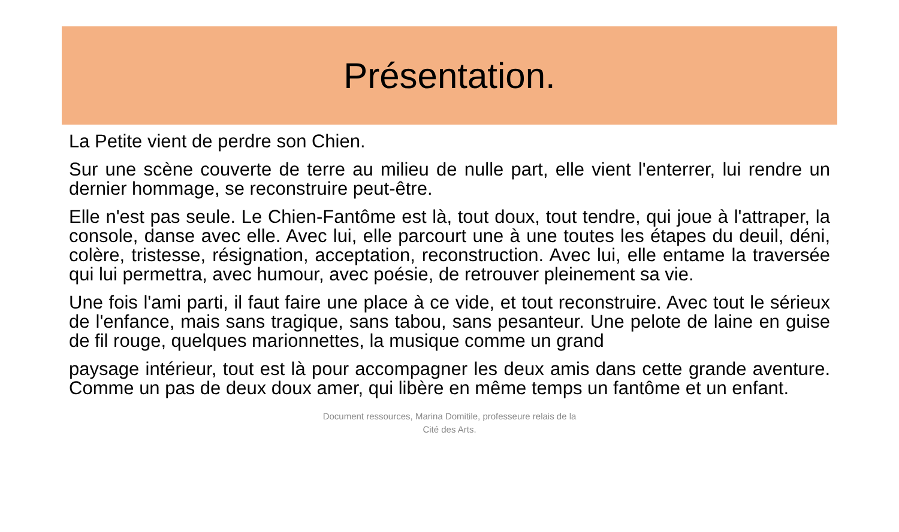Présentation.
La Petite vient de perdre son Chien.
Sur une scène couverte de terre au milieu de nulle part, elle vient l'enterrer, lui rendre un dernier hommage, se reconstruire peut-être.
Elle n'est pas seule. Le Chien-Fantôme est là, tout doux, tout tendre, qui joue à l'attraper, la console, danse avec elle. Avec lui, elle parcourt une à une toutes les étapes du deuil, déni, colère, tristesse, résignation, acceptation, reconstruction. Avec lui, elle entame la traversée qui lui permettra, avec humour, avec poésie, de retrouver pleinement sa vie.
Une fois l'ami parti, il faut faire une place à ce vide, et tout reconstruire. Avec tout le sérieux de l'enfance, mais sans tragique, sans tabou, sans pesanteur. Une pelote de laine en guise de fil rouge, quelques marionnettes, la musique comme un grand
paysage intérieur, tout est là pour accompagner les deux amis dans cette grande aventure. Comme un pas de deux doux amer, qui libère en même temps un fantôme et un enfant.
Document ressources, Marina Domitile, professeure relais de la
Cité des Arts.